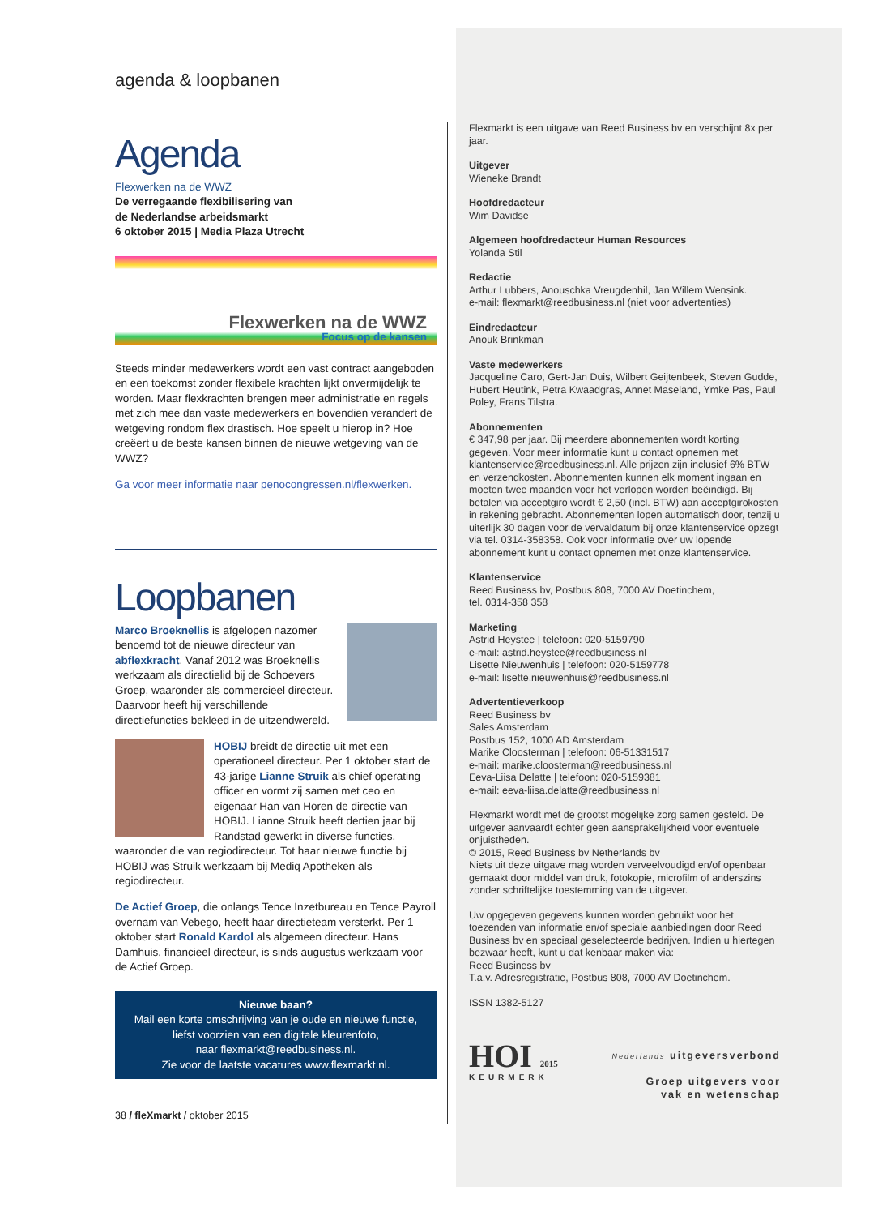agenda & loopbanen
Agenda
Flexwerken na de WWZ
De verregaande flexibilisering van
de Nederlandse arbeidsmarkt
6 oktober 2015 | Media Plaza Utrecht
Flexwerken na de WWZ
Focus op de kansen
Steeds minder medewerkers wordt een vast contract aangeboden en een toekomst zonder flexibele krachten lijkt onvermijdelijk te worden. Maar flexkrachten brengen meer administratie en regels met zich mee dan vaste medewerkers en bovendien verandert de wetgeving rondom flex drastisch. Hoe speelt u hierop in? Hoe creëert u de beste kansen binnen de nieuwe wetgeving van de WWZ?
Ga voor meer informatie naar penocongressen.nl/flexwerken.
Loopbanen
Marco Broeknellis is afgelopen nazomer benoemd tot de nieuwe directeur van abflexkracht. Vanaf 2012 was Broeknellis werkzaam als directielid bij de Schoevers Groep, waaronder als commercieel directeur. Daarvoor heeft hij verschillende directiefuncties bekleed in de uitzendwereld.
HOBIJ breidt de directie uit met een operationeel directeur. Per 1 oktober start de 43-jarige Lianne Struik als chief operating officer en vormt zij samen met ceo en eigenaar Han van Horen de directie van HOBIJ. Lianne Struik heeft dertien jaar bij Randstad gewerkt in diverse functies, waaronder die van regiodirecteur. Tot haar nieuwe functie bij HOBIJ was Struik werkzaam bij Mediq Apotheken als regiodirecteur.
De Actief Groep, die onlangs Tence Inzetbureau en Tence Payroll overnam van Vebego, heeft haar directieteam versterkt. Per 1 oktober start Ronald Kardol als algemeen directeur. Hans Damhuis, financieel directeur, is sinds augustus werkzaam voor de Actief Groep.
Nieuwe baan?
Mail een korte omschrijving van je oude en nieuwe functie,
liefst voorzien van een digitale kleurenfoto,
naar flexmarkt@reedbusiness.nl.
Zie voor de laatste vacatures www.flexmarkt.nl.
38 / fleXmarkt / oktober 2015
Flexmarkt is een uitgave van Reed Business bv en verschijnt 8x per jaar.
Uitgever
Wieneke Brandt
Hoofdredacteur
Wim Davidse
Algemeen hoofdredacteur Human Resources
Yolanda Stil
Redactie
Arthur Lubbers, Anouschka Vreugdenhil, Jan Willem Wensink.
e-mail: flexmarkt@reedbusiness.nl (niet voor advertenties)
Eindredacteur
Anouk Brinkman
Vaste medewerkers
Jacqueline Caro, Gert-Jan Duis, Wilbert Geijtenbeek, Steven Gudde, Hubert Heutink, Petra Kwaadgras, Annet Maseland, Ymke Pas, Paul Poley, Frans Tilstra.
Abonnementen
€ 347,98 per jaar. Bij meerdere abonnementen wordt korting gegeven. Voor meer informatie kunt u contact opnemen met klantenservice@reedbusiness.nl. Alle prijzen zijn inclusief 6% BTW en verzendkosten. Abonnementen kunnen elk moment ingaan en moeten twee maanden voor het verlopen worden beëindigd. Bij betalen via acceptgiro wordt € 2,50 (incl. BTW) aan acceptgirokosten in rekening gebracht. Abonnementen lopen automatisch door, tenzij u uiterlijk 30 dagen voor de vervaldatum bij onze klantenservice opzegt via tel. 0314-358358. Ook voor informatie over uw lopende abonnement kunt u contact opnemen met onze klantenservice.
Klantenservice
Reed Business bv, Postbus 808, 7000 AV Doetinchem,
tel. 0314-358 358
Marketing
Astrid Heystee | telefoon: 020-5159790
e-mail: astrid.heystee@reedbusiness.nl
Lisette Nieuwenhuis | telefoon: 020-5159778
e-mail: lisette.nieuwenhuis@reedbusiness.nl
Advertentieverkoop
Reed Business bv
Sales Amsterdam
Postbus 152, 1000 AD Amsterdam
Marike Cloosterman | telefoon: 06-51331517
e-mail: marike.cloosterman@reedbusiness.nl
Eeva-Liisa Delatte | telefoon: 020-5159381
e-mail: eeva-liisa.delatte@reedbusiness.nl
Flexmarkt wordt met de grootst mogelijke zorg samen gesteld. De uitgever aanvaardt echter geen aansprakelijkheid voor eventuele onjuistheden.
© 2015, Reed Business bv Netherlands bv
Niets uit deze uitgave mag worden verveelvoudigd en/of openbaar gemaakt door middel van druk, fotokopie, microfilm of anderszins zonder schriftelijke toestemming van de uitgever.
Uw opgegeven gegevens kunnen worden gebruikt voor het toezenden van informatie en/of speciale aanbiedingen door Reed Business bv en speciaal geselecteerde bedrijven. Indien u hiertegen bezwaar heeft, kunt u dat kenbaar maken via:
Reed Business bv
T.a.v. Adresregistratie, Postbus 808, 7000 AV Doetinchem.
ISSN 1382-5127
HOI 2015
KEURMERK
Nederlands uitgeversverbond
Groep uitgevers voor
vak en wetenschap